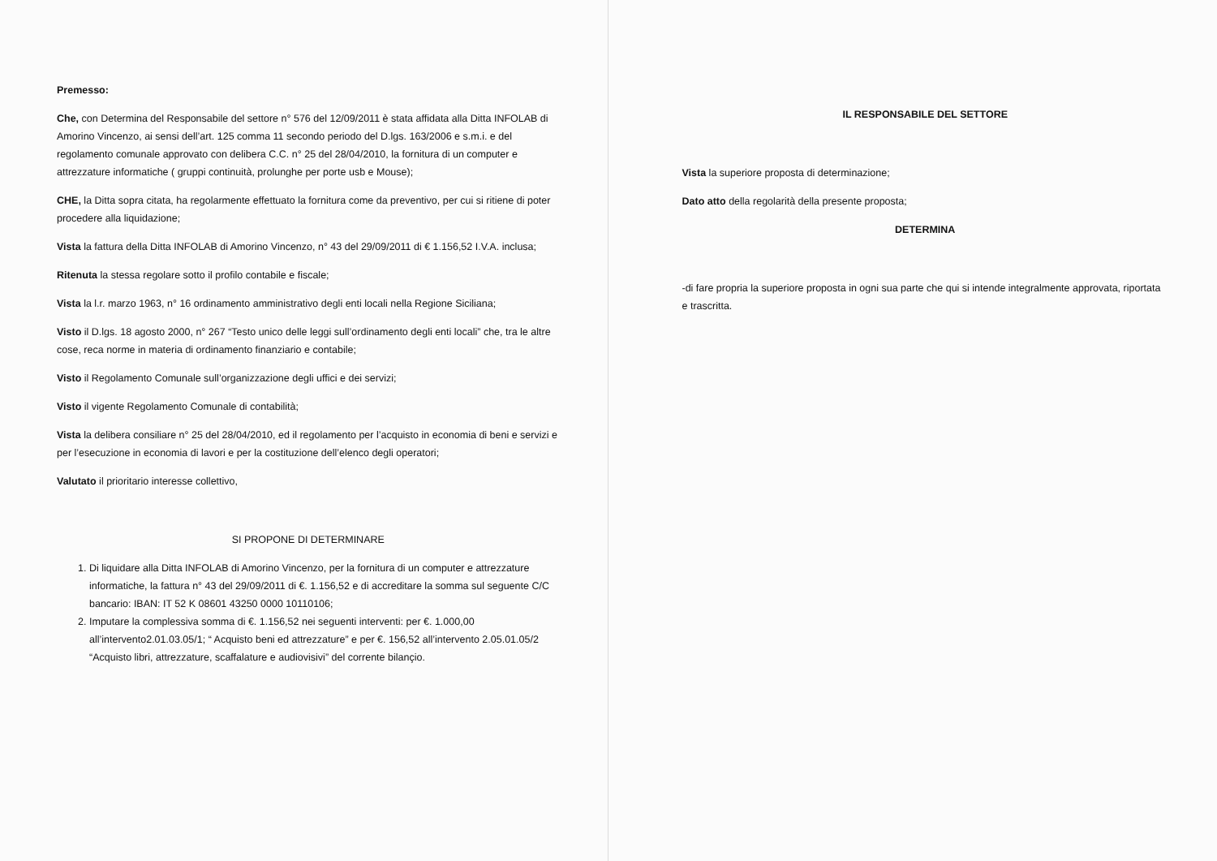Premesso:
Che, con Determina del Responsabile del settore n° 576 del 12/09/2011 è stata affidata alla Ditta INFOLAB di Amorino Vincenzo, ai sensi dell’art. 125 comma 11 secondo periodo del D.lgs. 163/2006 e s.m.i. e del regolamento comunale approvato con delibera C.C. n° 25 del 28/04/2010, la fornitura di un computer e attrezzature informatiche ( gruppi continuità, prolunghe per porte usb e Mouse);
CHE, la Ditta sopra citata, ha regolarmente effettuato la fornitura come da preventivo, per cui si ritiene di poter procedere alla liquidazione;
Vista la fattura della Ditta INFOLAB di Amorino Vincenzo, n° 43 del 29/09/2011 di € 1.156,52 I.V.A. inclusa;
Ritenuta la stessa regolare sotto il profilo contabile e fiscale;
Vista la l.r. marzo 1963, n° 16 ordinamento amministrativo degli enti locali nella Regione Siciliana;
Visto il D.lgs. 18 agosto 2000, n° 267 “Testo unico delle leggi sull’ordinamento degli enti locali” che, tra le altre cose, reca norme in materia di ordinamento finanziario e contabile;
Visto il Regolamento Comunale sull’organizzazione degli uffici e dei servizi;
Visto il vigente Regolamento Comunale di contabilità;
Vista la delibera consiliare n° 25 del 28/04/2010, ed il regolamento per l’acquisto in economia di beni e servizi e per l’esecuzione in economia di lavori e per la costituzione dell’elenco degli operatori;
Valutato il prioritario interesse collettivo,
SI PROPONE DI DETERMINARE
1. Di liquidare alla Ditta INFOLAB di Amorino Vincenzo, per la fornitura di un computer e attrezzature informatiche, la fattura n° 43 del 29/09/2011 di €. 1.156,52 e di accreditare la somma sul seguente C/C bancario: IBAN: IT 52 K 08601 43250 0000 10110106;
2. Imputare la complessiva somma di €. 1.156,52 nei seguenti interventi: per €. 1.000,00 all’intervento2.01.03.05/1; “ Acquisto beni ed attrezzature” e per €. 156,52 all’intervento 2.05.01.05/2 “Acquisto libri, attrezzature, scaffalature e audiovisivi” del corrente bilançio.
IL RESPONSABILE DEL SETTORE
Vista la superiore proposta di determinazione;
Dato atto della regolarità della presente proposta;
DETERMINA
-di fare propria la superiore proposta in ogni sua parte che qui si intende integralmente approvata, riportata e trascritta.